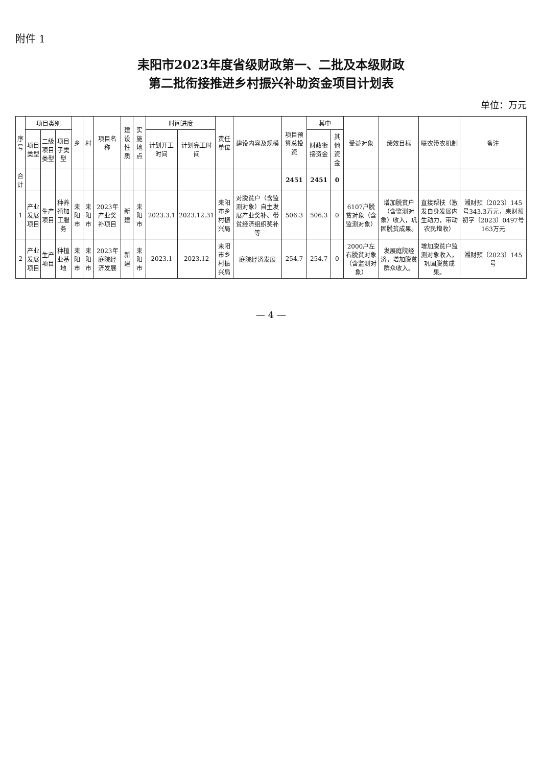附件 1
耒阳市2023年度省级财政第一、二批及本级财政
第二批衔接推进乡村振兴补助资金项目计划表
单位：万元
| 序号 | 项目类别 | | | 乡 | 村 | 项目名称 | 建设性质 | 实施地点 | 时间进度 | | 责任单位 | 建设内容及规模 | 项目预算总投资 | 其中 | | 受益对象 | 绩效目标 | 联农带农机制 | 备注 |
| --- | --- | --- | --- | --- | --- | --- | --- | --- | --- | --- | --- | --- | --- | --- | --- | --- | --- | --- | --- |
| | 项目类型 | 二级项目类型 | 项目子类型 | | | | | | 计划开工时间 | 计划完工时间 | | | | 财政衔接资金 | 其他资金 | | | | |
| 合计 | | | | | | | | | | | | | 2451 | 2451 | 0 | | | | |
| 1 | 产业发展项目 | 生产项目 | 种养殖加工服务 | 耒阳市 | 耒阳市 | 2023年产业奖补项目 | 新建 | 耒阳市 | 2023.3.1 | 2023.12.31 | 耒阳市乡村振兴局 | 对脱贫户（含监测对象）自主发展产业奖补、带贫经济组织奖补等 | 506.3 | 506.3 | 0 | 6107户脱贫对象（含监测对象） | 增加脱贫户（含监测对象）收入，巩固脱贫成果。 | 直接帮扶（激发自身发展内生动力，带动农民增收） | 湘财预〔2023〕145号343.3万元，耒财预初字〔2023〕0497号163万元 |
| 2 | 产业发展项目 | 生产项目 | 种植业基地 | 耒阳市 | 耒阳市 | 2023年庭院经济发展 | 新建 | 耒阳市 | 2023.1 | 2023.12 | 耒阳市乡村振兴局 | 庭院经济发展 | 254.7 | 254.7 | 0 | 2000户左右脱贫对象（含监测对象） | 发展庭院经济，增加脱贫群众收入。 | 增加脱贫户监测对象收入，巩固脱贫成果。 | 湘财预〔2023〕145号 |
— 4 —